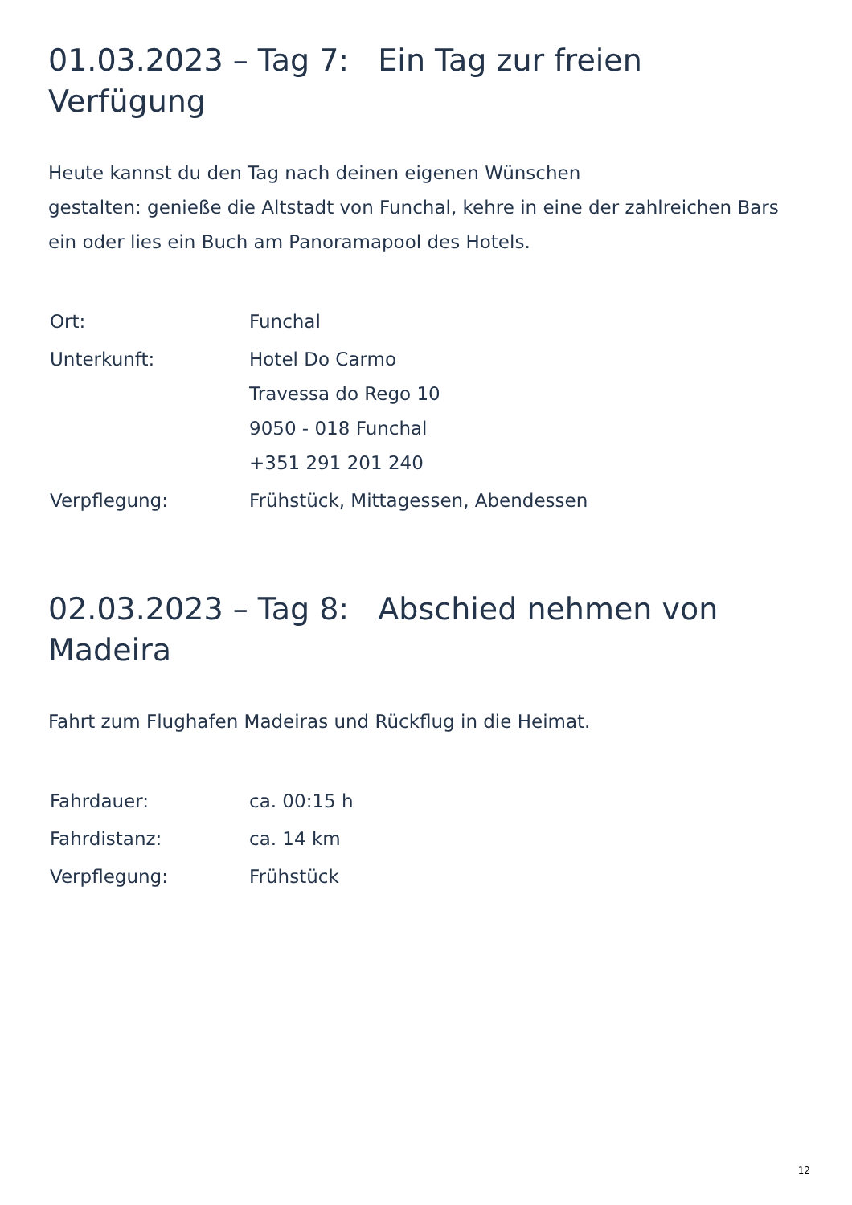01.03.2023 – Tag 7: Ein Tag zur freien Verfügung
Heute kannst du den Tag nach deinen eigenen Wünschen
gestalten: genieße die Altstadt von Funchal, kehre in eine der zahlreichen Bars ein oder lies ein Buch am Panoramapool des Hotels.
| Ort: | Funchal |
| Unterkunft: | Hotel Do Carmo Travessa do Rego 10 9050 - 018 Funchal +351 291 201 240 |
| Verpflegung: | Frühstück, Mittagessen, Abendessen |
02.03.2023 – Tag 8: Abschied nehmen von
Madeira
Fahrt zum Flughafen Madeiras und Rückflug in die Heimat.
| Fahrdauer: | ca. 00:15 h |
| Fahrdistanz: | ca. 14 km |
| Verpflegung: | Frühstück |
12